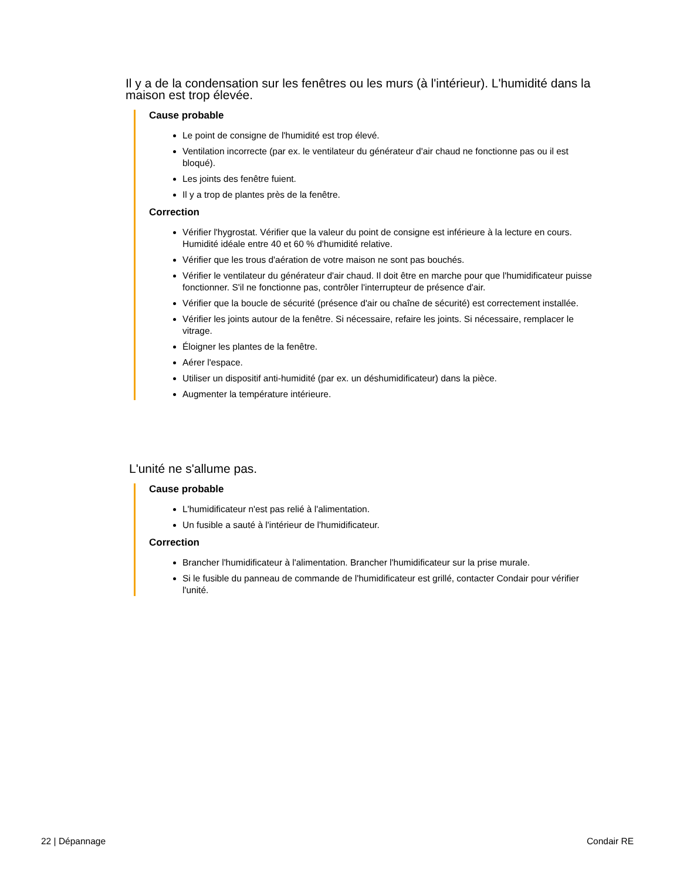Il y a de la condensation sur les fenêtres ou les murs (à l'intérieur). L'humidité dans la maison est trop élevée.
Cause probable
Le point de consigne de l'humidité est trop élevé.
Ventilation incorrecte (par ex. le ventilateur du générateur d'air chaud ne fonctionne pas ou il est bloqué).
Les joints des fenêtre fuient.
Il y a trop de plantes près de la fenêtre.
Correction
Vérifier l'hygrostat. Vérifier que la valeur du point de consigne est inférieure à la lecture en cours. Humidité idéale entre 40 et 60 % d'humidité relative.
Vérifier que les trous d'aération de votre maison ne sont pas bouchés.
Vérifier le ventilateur du générateur d'air chaud. Il doit être en marche pour que l'humidificateur puisse fonctionner. S'il ne fonctionne pas, contrôler l'interrupteur de présence d'air.
Vérifier que la boucle de sécurité (présence d'air ou chaîne de sécurité) est correctement installée.
Vérifier les joints autour de la fenêtre. Si nécessaire, refaire les joints. Si nécessaire, remplacer le vitrage.
Éloigner les plantes de la fenêtre.
Aérer l'espace.
Utiliser un dispositif anti-humidité (par ex. un déshumidificateur) dans la pièce.
Augmenter la température intérieure.
L'unité ne s'allume pas.
Cause probable
L'humidificateur n'est pas relié à l'alimentation.
Un fusible a sauté à l'intérieur de l'humidificateur.
Correction
Brancher l'humidificateur à l'alimentation. Brancher l'humidificateur sur la prise murale.
Si le fusible du panneau de commande de l'humidificateur est grillé, contacter Condair pour vérifier l'unité.
22 | Dépannage Condair RE